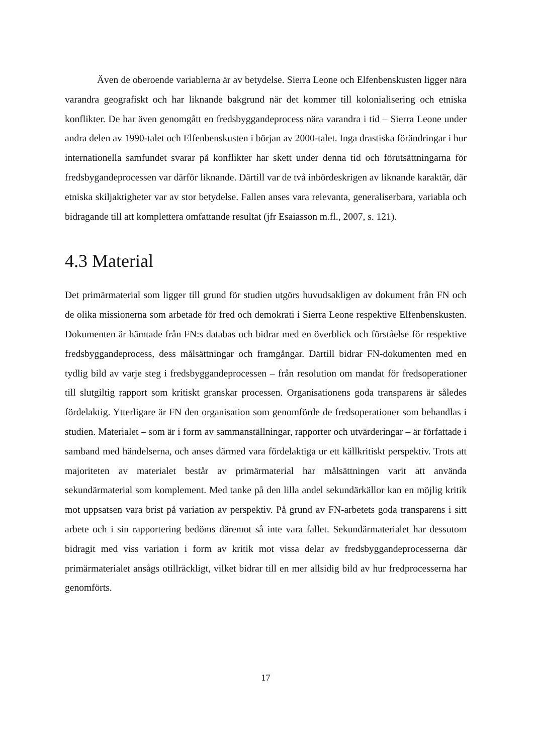Även de oberoende variablerna är av betydelse. Sierra Leone och Elfenbenskusten ligger nära varandra geografiskt och har liknande bakgrund när det kommer till kolonialisering och etniska konflikter. De har även genomgått en fredsbyggandeprocess nära varandra i tid – Sierra Leone under andra delen av 1990-talet och Elfenbenskusten i början av 2000-talet. Inga drastiska förändringar i hur internationella samfundet svarar på konflikter har skett under denna tid och förutsättningarna för fredsbygandeprocessen var därför liknande. Därtill var de två inbördeskrigen av liknande karaktär, där etniska skiljaktigheter var av stor betydelse. Fallen anses vara relevanta, generaliserbara, variabla och bidragande till att komplettera omfattande resultat (jfr Esaiasson m.fl., 2007, s. 121).
4.3 Material
Det primärmaterial som ligger till grund för studien utgörs huvudsakligen av dokument från FN och de olika missionerna som arbetade för fred och demokrati i Sierra Leone respektive Elfenbenskusten. Dokumenten är hämtade från FN:s databas och bidrar med en överblick och förståelse för respektive fredsbyggandeprocess, dess målsättningar och framgångar. Därtill bidrar FN-dokumenten med en tydlig bild av varje steg i fredsbyggandeprocessen – från resolution om mandat för fredsoperationer till slutgiltig rapport som kritiskt granskar processen. Organisationens goda transparens är således fördelaktig. Ytterligare är FN den organisation som genomförde de fredsoperationer som behandlas i studien. Materialet – som är i form av sammanställningar, rapporter och utvärderingar – är författade i samband med händelserna, och anses därmed vara fördelaktiga ur ett källkritiskt perspektiv. Trots att majoriteten av materialet består av primärmaterial har målsättningen varit att använda sekundärmaterial som komplement. Med tanke på den lilla andel sekundärkällor kan en möjlig kritik mot uppsatsen vara brist på variation av perspektiv. På grund av FN-arbetets goda transparens i sitt arbete och i sin rapportering bedöms däremot så inte vara fallet. Sekundärmaterialet har dessutom bidragit med viss variation i form av kritik mot vissa delar av fredsbyggandeprocesserna där primärmaterialet ansågs otillräckligt, vilket bidrar till en mer allsidig bild av hur fredprocesserna har genomförts.
17